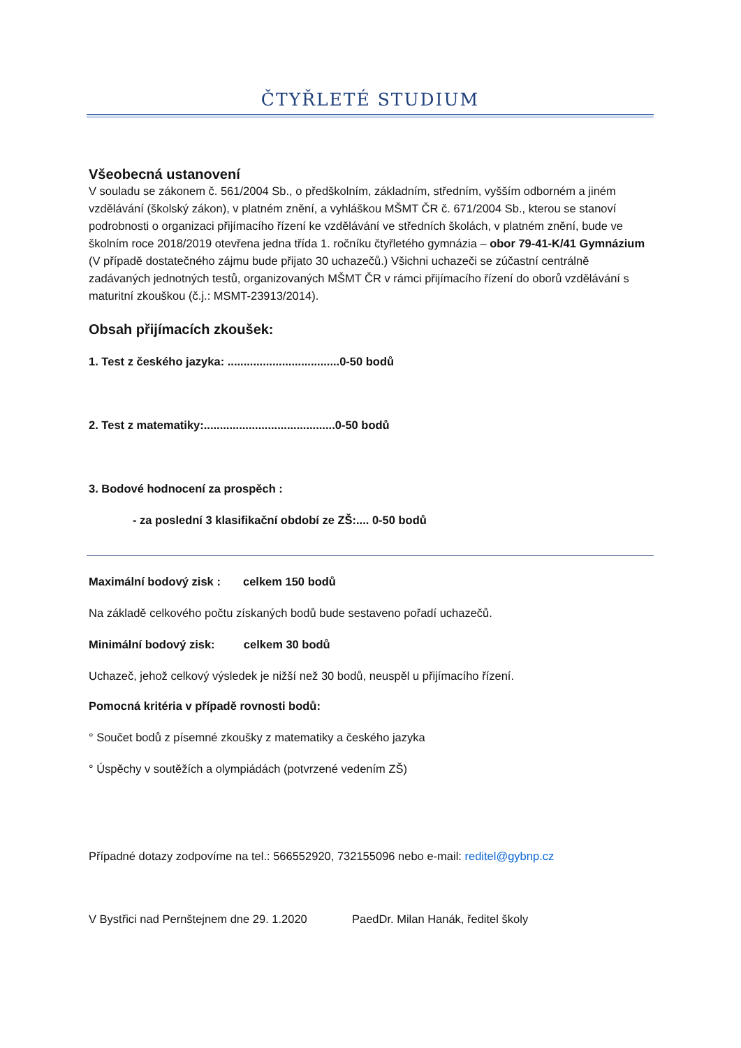ČTYŘLETÉ STUDIUM
Všeobecná ustanovení
V souladu se zákonem č. 561/2004 Sb., o předškolním, základním, středním, vyšším odborném a jiném vzdělávání (školský zákon), v platném znění, a vyhláškou MŠMT ČR č. 671/2004 Sb., kterou se stanoví podrobnosti o organizaci přijímacího řízení ke vzdělávání ve středních školách, v platném znění, bude ve školním roce 2018/2019 otevřena jedna třída 1. ročníku čtyřletého gymnázia – obor 79-41-K/41 Gymnázium (V případě dostatečného zájmu bude přijato 30 uchazečů.) Všichni uchazeči se zúčastní centrálně zadávaných jednotných testů, organizovaných MŠMT ČR v rámci přijímacího řízení do oborů vzdělávání s maturitní zkouškou (č.j.: MSMT-23913/2014).
Obsah přijímacích zkoušek:
1. Test z českého jazyka: ...................................0-50 bodů
2. Test z matematiky:.........................................0-50 bodů
3. Bodové hodnocení za prospěch :
- za poslední 3 klasifikační období ze ZŠ:.... 0-50 bodů
Maximální bodový zisk : celkem 150 bodů
Na základě celkového počtu získaných bodů bude sestaveno pořadí uchazečů.
Minimální bodový zisk: celkem 30 bodů
Uchazeč, jehož celkový výsledek je nižší než 30 bodů, neuspěl u přijímacího řízení.
Pomocná kritéria v případě rovnosti bodů:
° Součet bodů z písemné zkoušky z matematiky a českého jazyka
° Úspěchy v soutěžích a olympiádách (potvrzené vedením ZŠ)
Případné dotazy zodpovíme na tel.: 566552920, 732155096 nebo e-mail: reditel@gybnp.cz
V Bystřici nad Pernštejnem dne 29. 1.2020 PaedDr. Milan Hanák, ředitel školy